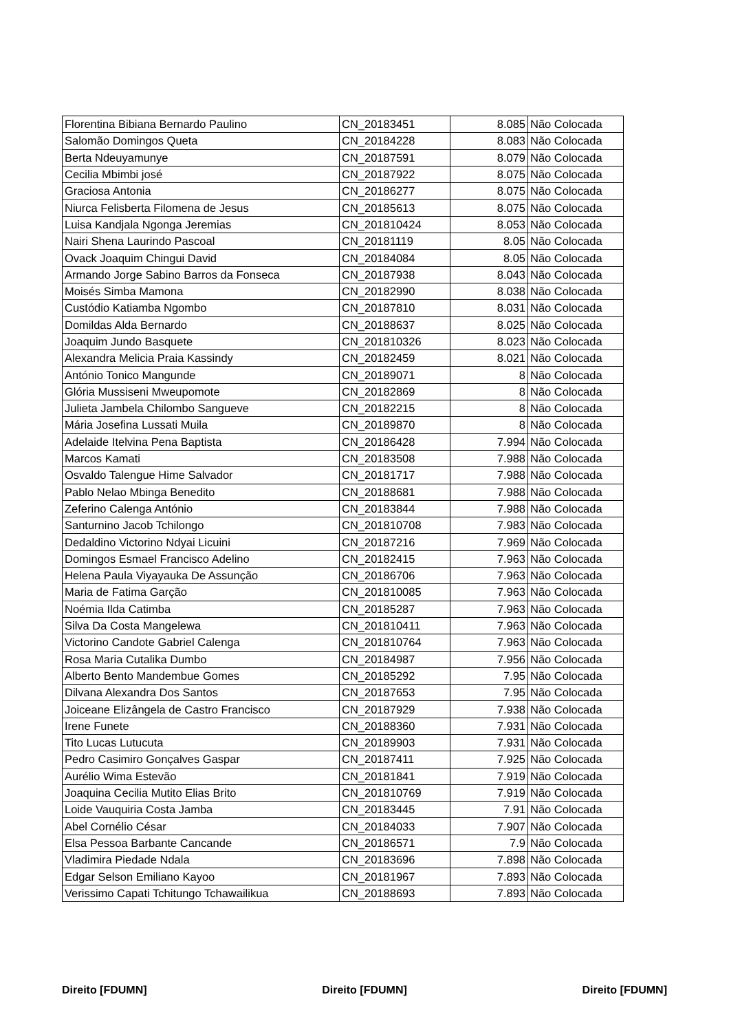| Florentina Bibiana Bernardo Paulino | CN_20183451 | 8.085 | Não Colocada |
| Salomão Domingos Queta | CN_20184228 | 8.083 | Não Colocada |
| Berta Ndeuyamunye | CN_20187591 | 8.079 | Não Colocada |
| Cecilia Mbimbi josé | CN_20187922 | 8.075 | Não Colocada |
| Graciosa Antonia | CN_20186277 | 8.075 | Não Colocada |
| Niurca Felisberta Filomena de Jesus | CN_20185613 | 8.075 | Não Colocada |
| Luisa Kandjala Ngonga Jeremias | CN_201810424 | 8.053 | Não Colocada |
| Nairi Shena Laurindo Pascoal | CN_20181119 | 8.05 | Não Colocada |
| Ovack Joaquim Chingui David | CN_20184084 | 8.05 | Não Colocada |
| Armando Jorge Sabino Barros da Fonseca | CN_20187938 | 8.043 | Não Colocada |
| Moisés Simba Mamona | CN_20182990 | 8.038 | Não Colocada |
| Custódio Katiamba Ngombo | CN_20187810 | 8.031 | Não Colocada |
| Domildas Alda Bernardo | CN_20188637 | 8.025 | Não Colocada |
| Joaquim Jundo Basquete | CN_201810326 | 8.023 | Não Colocada |
| Alexandra Melicia Praia Kassindy | CN_20182459 | 8.021 | Não Colocada |
| António Tonico Mangunde | CN_20189071 | 8 | Não Colocada |
| Glória Mussiseni Mweupomote | CN_20182869 | 8 | Não Colocada |
| Julieta Jambela Chilombo Sangueve | CN_20182215 | 8 | Não Colocada |
| Mária Josefina Lussati Muila | CN_20189870 | 8 | Não Colocada |
| Adelaide Itelvina Pena Baptista | CN_20186428 | 7.994 | Não Colocada |
| Marcos Kamati | CN_20183508 | 7.988 | Não Colocada |
| Osvaldo Talengue Hime Salvador | CN_20181717 | 7.988 | Não Colocada |
| Pablo Nelao Mbinga Benedito | CN_20188681 | 7.988 | Não Colocada |
| Zeferino Calenga António | CN_20183844 | 7.988 | Não Colocada |
| Santurnino Jacob Tchilongo | CN_201810708 | 7.983 | Não Colocada |
| Dedaldino Victorino Ndyai Licuini | CN_20187216 | 7.969 | Não Colocada |
| Domingos Esmael Francisco Adelino | CN_20182415 | 7.963 | Não Colocada |
| Helena Paula Viyayauka De Assunção | CN_20186706 | 7.963 | Não Colocada |
| Maria de Fatima Garção | CN_201810085 | 7.963 | Não Colocada |
| Noémia Ilda Catimba | CN_20185287 | 7.963 | Não Colocada |
| Silva Da Costa Mangelewa | CN_201810411 | 7.963 | Não Colocada |
| Victorino Candote Gabriel Calenga | CN_201810764 | 7.963 | Não Colocada |
| Rosa Maria Cutalika Dumbo | CN_20184987 | 7.956 | Não Colocada |
| Alberto Bento Mandembue Gomes | CN_20185292 | 7.95 | Não Colocada |
| Dilvana Alexandra Dos Santos | CN_20187653 | 7.95 | Não Colocada |
| Joiceane Elizângela de Castro Francisco | CN_20187929 | 7.938 | Não Colocada |
| Irene Funete | CN_20188360 | 7.931 | Não Colocada |
| Tito Lucas Lutucuta | CN_20189903 | 7.931 | Não Colocada |
| Pedro Casimiro Gonçalves Gaspar | CN_20187411 | 7.925 | Não Colocada |
| Aurélio Wima Estevão | CN_20181841 | 7.919 | Não Colocada |
| Joaquina Cecilia Mutito Elias Brito | CN_201810769 | 7.919 | Não Colocada |
| Loide Vauquiria Costa Jamba | CN_20183445 | 7.91 | Não Colocada |
| Abel Cornélio César | CN_20184033 | 7.907 | Não Colocada |
| Elsa Pessoa Barbante Cancande | CN_20186571 | 7.9 | Não Colocada |
| Vladimira Piedade Ndala | CN_20183696 | 7.898 | Não Colocada |
| Edgar Selson Emiliano Kayoo | CN_20181967 | 7.893 | Não Colocada |
| Verissimo Capati Tchitungo Tchawailikua | CN_20188693 | 7.893 | Não Colocada |
Direito [FDUMN] Direito [FDUMN] Direito [FDUMN]